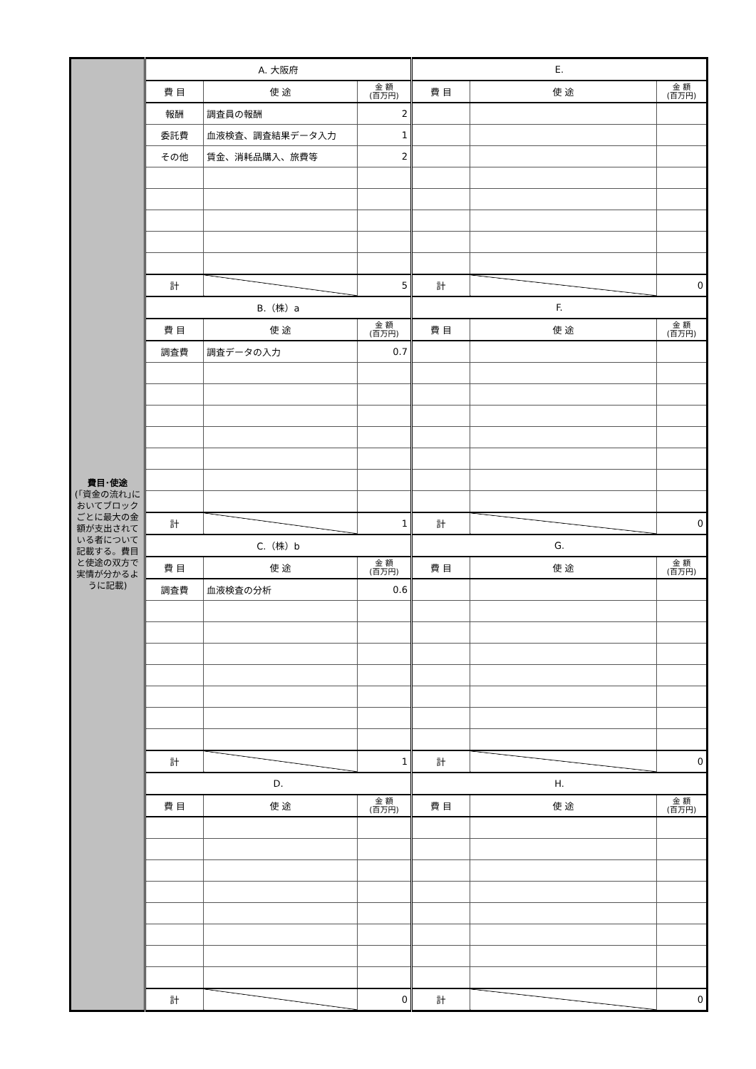| 費目･使途 (｢資金の流れ｣においてブロックごとに最大の金額が支出されている者について記載する。費目と使途の双方で実情が分かるように記載) | A. 大阪府 | | | E. | | |
| | 費 目 | 使 途 | 金 額 (百万円) | 費 目 | 使 途 | 金 額 (百万円) |
| | 報酬 | 調査員の報酬 | 2 | | | |
| | 委託費 | 血液検査、調査結果データ入力 | 1 | | | |
| | その他 | 賃金、消耗品購入、旅費等 | 2 | | | |
| | 計 | | 5 | 計 | | 0 |
| | B.（株）a | | | F. | | |
| | 費 目 | 使 途 | 金 額 (百万円) | 費 目 | 使 途 | 金 額 (百万円) |
| | 調査費 | 調査データの入力 | 0.7 | | | |
| | 計 | | 1 | 計 | | 0 |
| | C.（株）b | | | G. | | |
| | 費 目 | 使 途 | 金 額 (百万円) | 費 目 | 使 途 | 金 額 (百万円) |
| | 調査費 | 血液検査の分析 | 0.6 | | | |
| | 計 | | 1 | 計 | | 0 |
| | D. | | | H. | | |
| | 費 目 | 使 途 | 金 額 (百万円) | 費 目 | 使 途 | 金 額 (百万円) |
| | 計 | | 0 | 計 | | 0 |